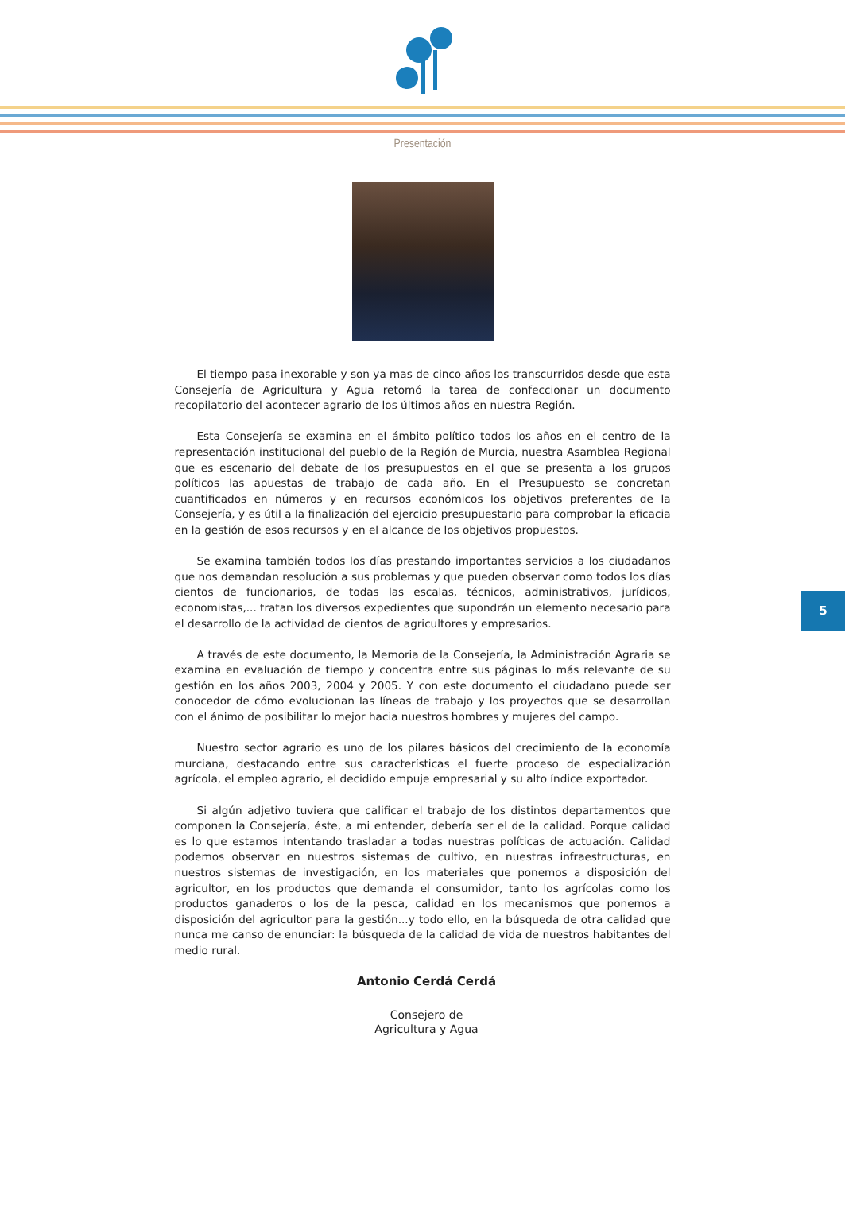Presentación
El tiempo pasa inexorable y son ya mas de cinco años los transcurridos desde que esta Consejería de Agricultura y Agua retomó la tarea de confeccionar un documento recopilatorio del acontecer agrario de los últimos años en nuestra Región.
Esta Consejería se examina en el ámbito político todos los años en el centro de la representación institucional del pueblo de la Región de Murcia, nuestra Asamblea Regional que es escenario del debate de los presupuestos en el que se presenta a los grupos políticos las apuestas de trabajo de cada año. En el Presupuesto se concretan cuantificados en números y en recursos económicos los objetivos preferentes de la Consejería, y es útil a la finalización del ejercicio presupuestario para comprobar la eficacia en la gestión de esos recursos y en el alcance de los objetivos propuestos.
Se examina también todos los días prestando importantes servicios a los ciudadanos que nos demandan resolución a sus problemas y que pueden observar como todos los días cientos de funcionarios, de todas las escalas, técnicos, administrativos, jurídicos, economistas,... tratan los diversos expedientes que supondrán un elemento necesario para el desarrollo de la actividad de cientos de agricultores y empresarios.
A través de este documento, la Memoria de la Consejería, la Administración Agraria se examina en evaluación de tiempo y concentra entre sus páginas lo más relevante de su gestión en los años 2003, 2004 y 2005. Y con este documento el ciudadano puede ser conocedor de cómo evolucionan las líneas de trabajo y los proyectos que se desarrollan con el ánimo de posibilitar lo mejor hacia nuestros hombres y mujeres del campo.
Nuestro sector agrario es uno de los pilares básicos del crecimiento de la economía murciana, destacando entre sus características el fuerte proceso de especialización agrícola, el empleo agrario, el decidido empuje empresarial y su alto índice exportador.
Si algún adjetivo tuviera que calificar el trabajo de los distintos departamentos que componen la Consejería, éste, a mi entender, debería ser el de la calidad. Porque calidad es lo que estamos intentando trasladar a todas nuestras políticas de actuación. Calidad podemos observar en nuestros sistemas de cultivo, en nuestras infraestructuras, en nuestros sistemas de investigación, en los materiales que ponemos a disposición del agricultor, en los productos que demanda el consumidor, tanto los agrícolas como los productos ganaderos o los de la pesca, calidad en los mecanismos que ponemos a disposición del agricultor para la gestión...y todo ello, en la búsqueda de otra calidad que nunca me canso de enunciar: la búsqueda de la calidad de vida de nuestros habitantes del medio rural.
Antonio Cerdá Cerdá
Consejero de
Agricultura y Agua
5